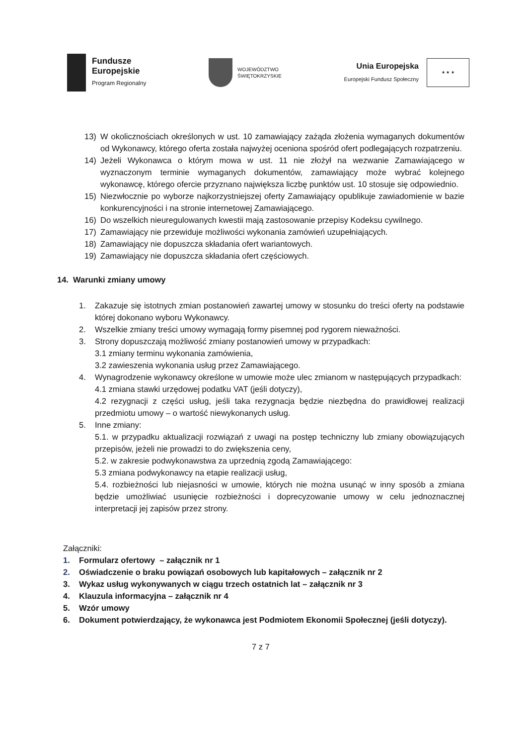Fundusze
Europejskie
Program Regionalny
WOJEWÓDZTWO
ŚWIĘTOKRZYSKIE
Unia Europejska
Europejski Fundusz Społeczny
★ ★ ★
13) W okolicznościach określonych w ust. 10 zamawiający zażąda złożenia wymaganych dokumentów od Wykonawcy, którego oferta została najwyżej oceniona spośród ofert podlegających rozpatrzeniu.
14) Jeżeli Wykonawca o którym mowa w ust. 11 nie złożył na wezwanie Zamawiającego w wyznaczonym terminie wymaganych dokumentów, zamawiający może wybrać kolejnego wykonawcę, którego ofercie przyznano największa liczbę punktów ust. 10 stosuje się odpowiednio.
15) Niezwłocznie po wyborze najkorzystniejszej oferty Zamawiający opublikuje zawiadomienie w bazie konkurencyjności i na stronie internetowej Zamawiającego.
16) Do wszelkich nieuregulowanych kwestii mają zastosowanie przepisy Kodeksu cywilnego.
17) Zamawiający nie przewiduje możliwości wykonania zamówień uzupełniających.
18) Zamawiający nie dopuszcza składania ofert wariantowych.
19) Zamawiający nie dopuszcza składania ofert częściowych.
14. Warunki zmiany umowy
1. Zakazuje się istotnych zmian postanowień zawartej umowy w stosunku do treści oferty na podstawie której dokonano wyboru Wykonawcy.
2. Wszelkie zmiany treści umowy wymagają formy pisemnej pod rygorem nieważności.
3. Strony dopuszczają możliwość zmiany postanowień umowy w przypadkach:
3.1 zmiany terminu wykonania zamówienia,
3.2 zawieszenia wykonania usług przez Zamawiającego.
4. Wynagrodzenie wykonawcy określone w umowie może ulec zmianom w następujących przypadkach:
4.1 zmiana stawki urzędowej podatku VAT (jeśli dotyczy),
4.2 rezygnacji z części usług, jeśli taka rezygnacja będzie niezbędna do prawidłowej realizacji przedmiotu umowy – o wartość niewykonanych usług.
5. Inne zmiany:
5.1. w przypadku aktualizacji rozwiązań z uwagi na postęp techniczny lub zmiany obowiązujących przepisów, jeżeli nie prowadzi to do zwiększenia ceny,
5.2. w zakresie podwykonawstwa za uprzednią zgodą Zamawiającego:
5.3 zmiana podwykonawcy na etapie realizacji usług,
5.4. rozbieżności lub niejasności w umowie, których nie można usunąć w inny sposób a zmiana będzie umożliwiać usunięcie rozbieżności i doprecyzowanie umowy w celu jednoznacznej interpretacji jej zapisów przez strony.
Załączniki:
1. Formularz ofertowy – załącznik nr 1
2. Oświadczenie o braku powiązań osobowych lub kapitałowych – załącznik nr 2
3. Wykaz usług wykonywanych w ciągu trzech ostatnich lat – załącznik nr 3
4. Klauzula informacyjna – załącznik nr 4
5. Wzór umowy
6. Dokument potwierdzający, że wykonawca jest Podmiotem Ekonomii Społecznej (jeśli dotyczy).
7 z 7